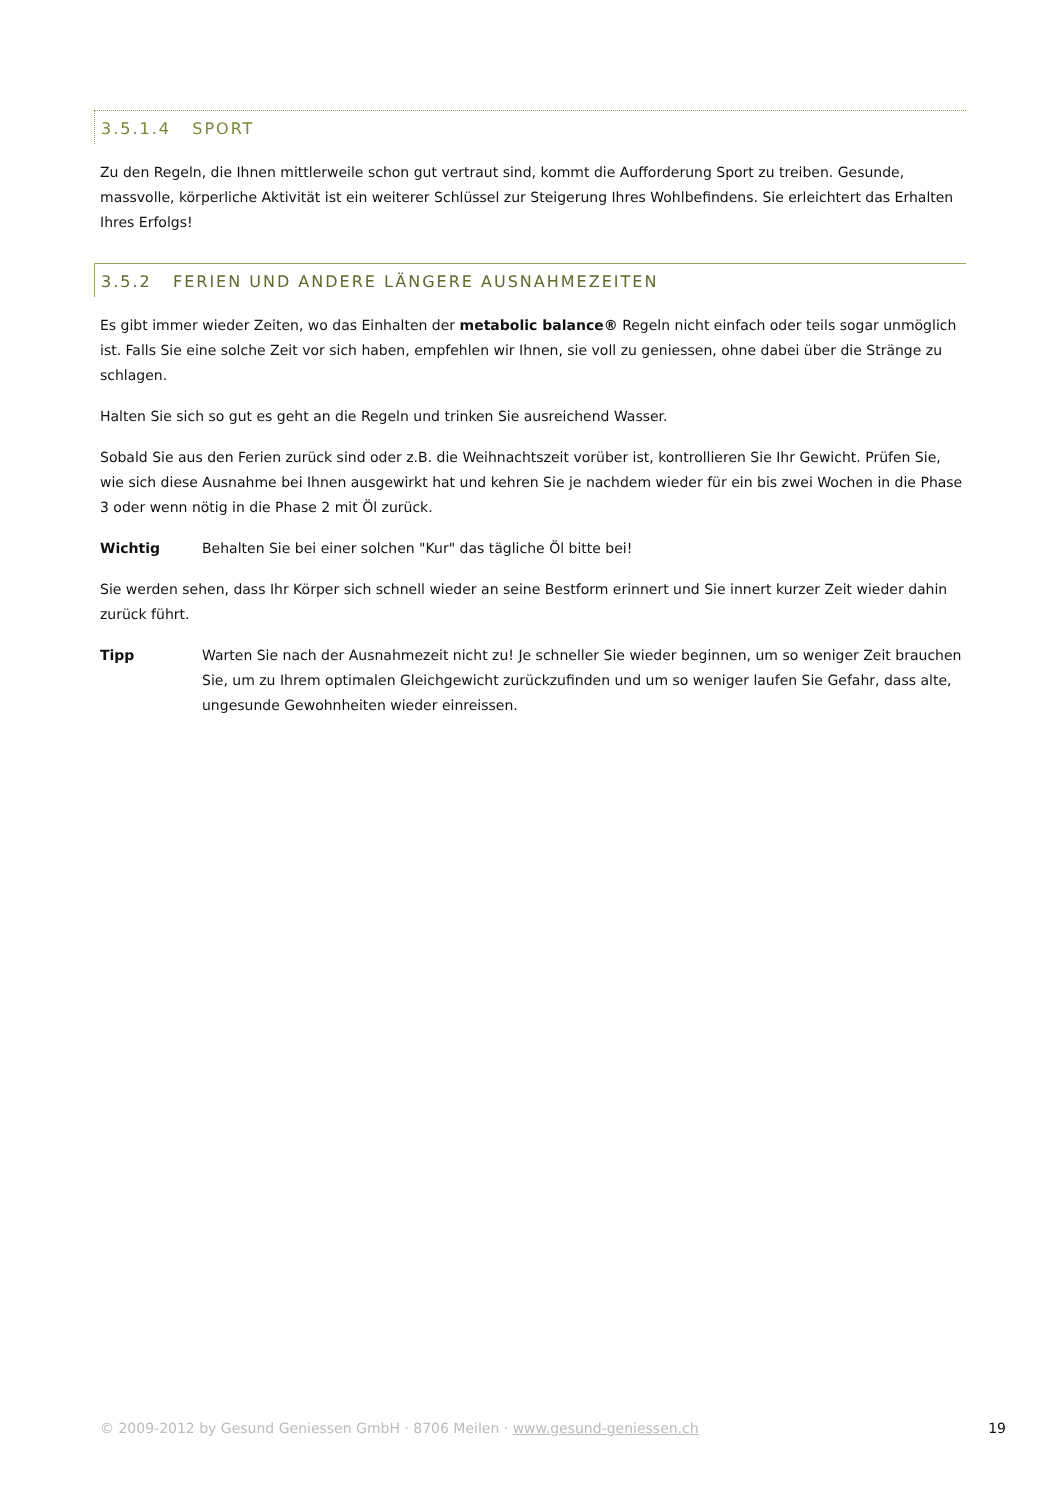3.5.1.4 SPORT
Zu den Regeln, die Ihnen mittlerweile schon gut vertraut sind, kommt die Aufforderung Sport zu treiben. Gesunde, massvolle, körperliche Aktivität ist ein weiterer Schlüssel zur Steigerung Ihres Wohlbefindens. Sie erleichtert das Erhalten Ihres Erfolgs!
3.5.2 FERIEN UND ANDERE LÄNGERE AUSNAHMEZEITEN
Es gibt immer wieder Zeiten, wo das Einhalten der metabolic balance® Regeln nicht einfach oder teils sogar unmöglich ist. Falls Sie eine solche Zeit vor sich haben, empfehlen wir Ihnen, sie voll zu geniessen, ohne dabei über die Stränge zu schlagen.
Halten Sie sich so gut es geht an die Regeln und trinken Sie ausreichend Wasser.
Sobald Sie aus den Ferien zurück sind oder z.B. die Weihnachtszeit vorüber ist, kontrollieren Sie Ihr Gewicht. Prüfen Sie, wie sich diese Ausnahme bei Ihnen ausgewirkt hat und kehren Sie je nachdem wieder für ein bis zwei Wochen in die Phase 3 oder wenn nötig in die Phase 2 mit Öl zurück.
Wichtig Behalten Sie bei einer solchen "Kur" das tägliche Öl bitte bei!
Sie werden sehen, dass Ihr Körper sich schnell wieder an seine Bestform erinnert und Sie innert kurzer Zeit wieder dahin zurück führt.
Tipp Warten Sie nach der Ausnahmezeit nicht zu! Je schneller Sie wieder beginnen, um so weniger Zeit brauchen Sie, um zu Ihrem optimalen Gleichgewicht zurückzufinden und um so weniger laufen Sie Gefahr, dass alte, ungesunde Gewohnheiten wieder einreissen.
© 2009-2012 by Gesund Geniessen GmbH · 8706 Meilen · www.gesund-geniessen.ch 19